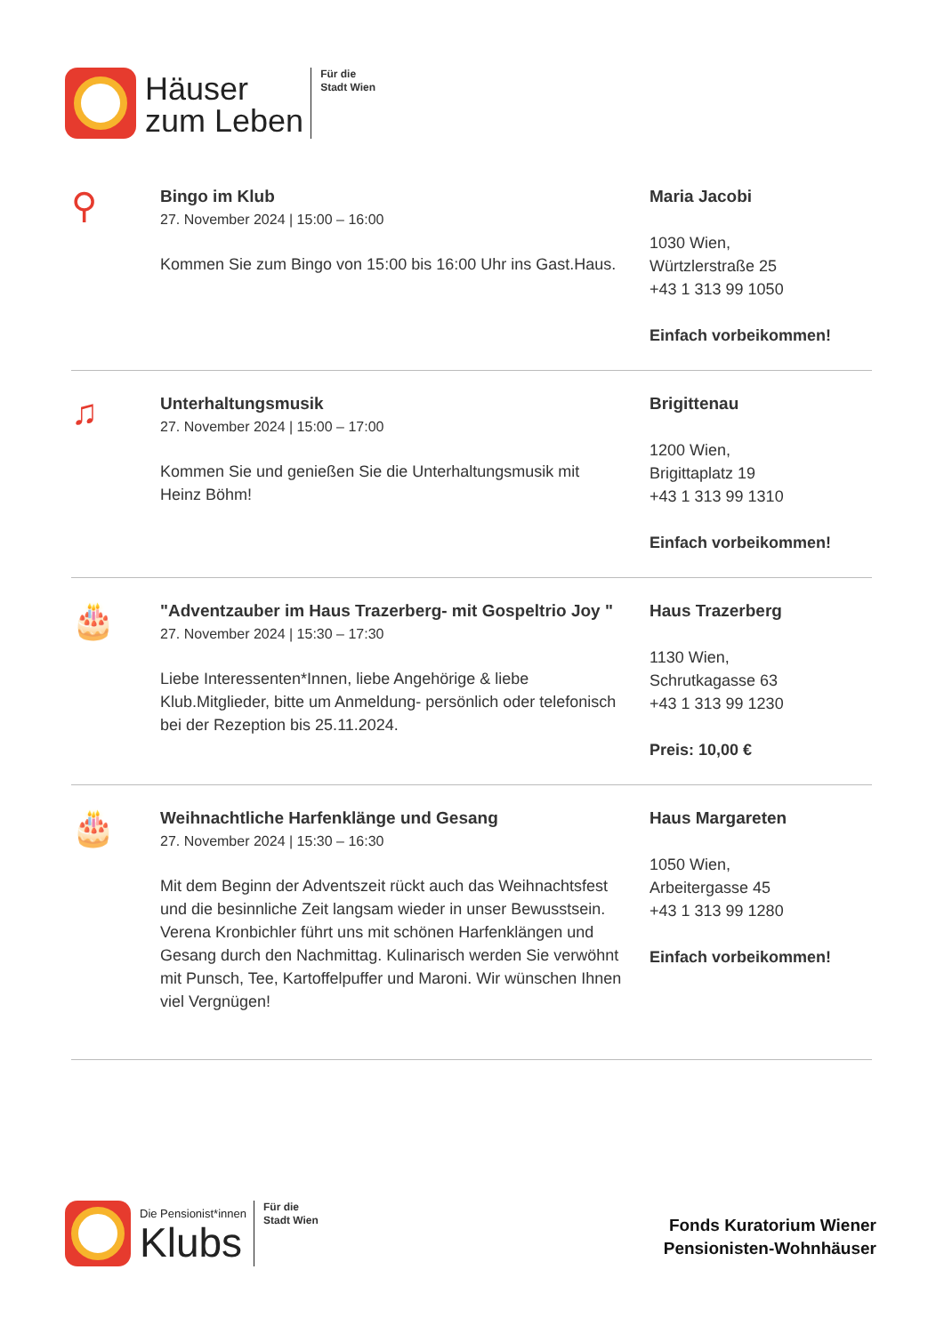Häuser
zum Leben
Für die
Stadt Wien
⚲
Bingo im Klub
27. November 2024 | 15:00 – 16:00
Kommen Sie zum Bingo von 15:00 bis 16:00 Uhr ins Gast.Haus.
Maria Jacobi
1030 Wien,
Würtzlerstraße 25
+43 1 313 99 1050
Einfach vorbeikommen!
♫
Unterhaltungsmusik
27. November 2024 | 15:00 – 17:00
Kommen Sie und genießen Sie die Unterhaltungsmusik mit Heinz Böhm!
Brigittenau
1200 Wien,
Brigittaplatz 19
+43 1 313 99 1310
Einfach vorbeikommen!
🎂
"Adventzauber im Haus Trazerberg- mit Gospeltrio Joy "
27. November 2024 | 15:30 – 17:30
Liebe Interessenten*Innen, liebe Angehörige & liebe Klub.Mitglieder, bitte um Anmeldung- persönlich oder telefonisch bei der Rezeption bis 25.11.2024.
Haus Trazerberg
1130 Wien,
Schrutkagasse 63
+43 1 313 99 1230
Preis: 10,00 €
🎂
Weihnachtliche Harfenklänge und Gesang
27. November 2024 | 15:30 – 16:30
Mit dem Beginn der Adventszeit rückt auch das Weihnachtsfest und die besinnliche Zeit langsam wieder in unser Bewusstsein. Verena Kronbichler führt uns mit schönen Harfenklängen und Gesang durch den Nachmittag. Kulinarisch werden Sie verwöhnt mit Punsch, Tee, Kartoffelpuffer und Maroni. Wir wünschen Ihnen viel Vergnügen!
Haus Margareten
1050 Wien,
Arbeitergasse 45
+43 1 313 99 1280
Einfach vorbeikommen!
Die Pensionist*innen
Klubs
Für die
Stadt Wien
Fonds Kuratorium Wiener
Pensionisten-Wohnhäuser